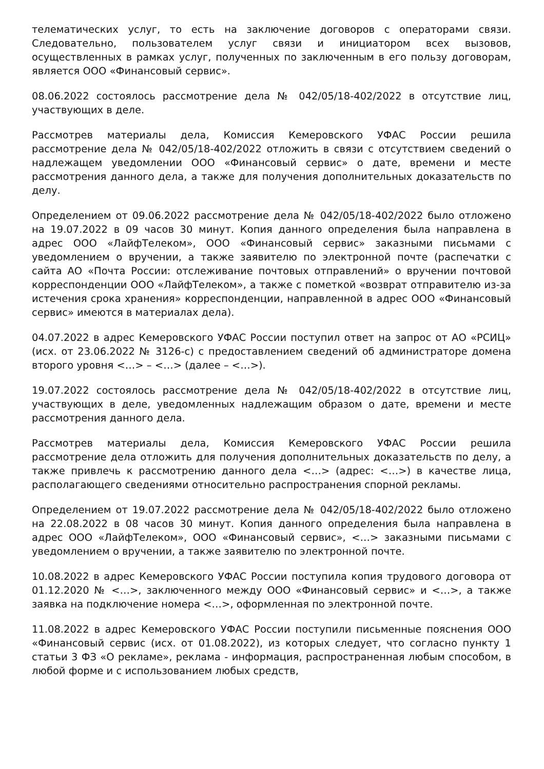телематических услуг, то есть на заключение договоров с операторами связи. Следовательно, пользователем услуг связи и инициатором всех вызовов, осуществленных в рамках услуг, полученных по заключенным в его пользу договорам, является ООО «Финансовый сервис».
08.06.2022 состоялось рассмотрение дела № 042/05/18-402/2022 в отсутствие лиц, участвующих в деле.
Рассмотрев материалы дела, Комиссия Кемеровского УФАС России решила рассмотрение дела № 042/05/18-402/2022 отложить в связи с отсутствием сведений о надлежащем уведомлении ООО «Финансовый сервис» о дате, времени и месте рассмотрения данного дела, а также для получения дополнительных доказательств по делу.
Определением от 09.06.2022 рассмотрение дела № 042/05/18-402/2022 было отложено на 19.07.2022 в 09 часов 30 минут. Копия данного определения была направлена в адрес ООО «ЛайфТелеком», ООО «Финансовый сервис» заказными письмами с уведомлением о вручении, а также заявителю по электронной почте (распечатки с сайта АО «Почта России: отслеживание почтовых отправлений» о вручении почтовой корреспонденции ООО «ЛайфТелеком», а также с пометкой «возврат отправителю из-за истечения срока хранения» корреспонденции, направленной в адрес ООО «Финансовый сервис» имеются в материалах дела).
04.07.2022 в адрес Кемеровского УФАС России поступил ответ на запрос от АО «РСИЦ» (исх. от 23.06.2022 № 3126-с) с предоставлением сведений об администраторе домена второго уровня <…> – <…> (далее – <…>).
19.07.2022 состоялось рассмотрение дела № 042/05/18-402/2022 в отсутствие лиц, участвующих в деле, уведомленных надлежащим образом о дате, времени и месте рассмотрения данного дела.
Рассмотрев материалы дела, Комиссия Кемеровского УФАС России решила рассмотрение дела отложить для получения дополнительных доказательств по делу, а также привлечь к рассмотрению данного дела <…> (адрес: <…>) в качестве лица, располагающего сведениями относительно распространения спорной рекламы.
Определением от 19.07.2022 рассмотрение дела № 042/05/18-402/2022 было отложено на 22.08.2022 в 08 часов 30 минут. Копия данного определения была направлена в адрес ООО «ЛайфТелеком», ООО «Финансовый сервис», <…> заказными письмами с уведомлением о вручении, а также заявителю по электронной почте.
10.08.2022 в адрес Кемеровского УФАС России поступила копия трудового договора от 01.12.2020 № <…>, заключенного между ООО «Финансовый сервис» и <…>, а также заявка на подключение номера <…>, оформленная по электронной почте.
11.08.2022 в адрес Кемеровского УФАС России поступили письменные пояснения ООО «Финансовый сервис (исх. от 01.08.2022), из которых следует, что согласно пункту 1 статьи 3 ФЗ «О рекламе», реклама - информация, распространенная любым способом, в любой форме и с использованием любых средств,